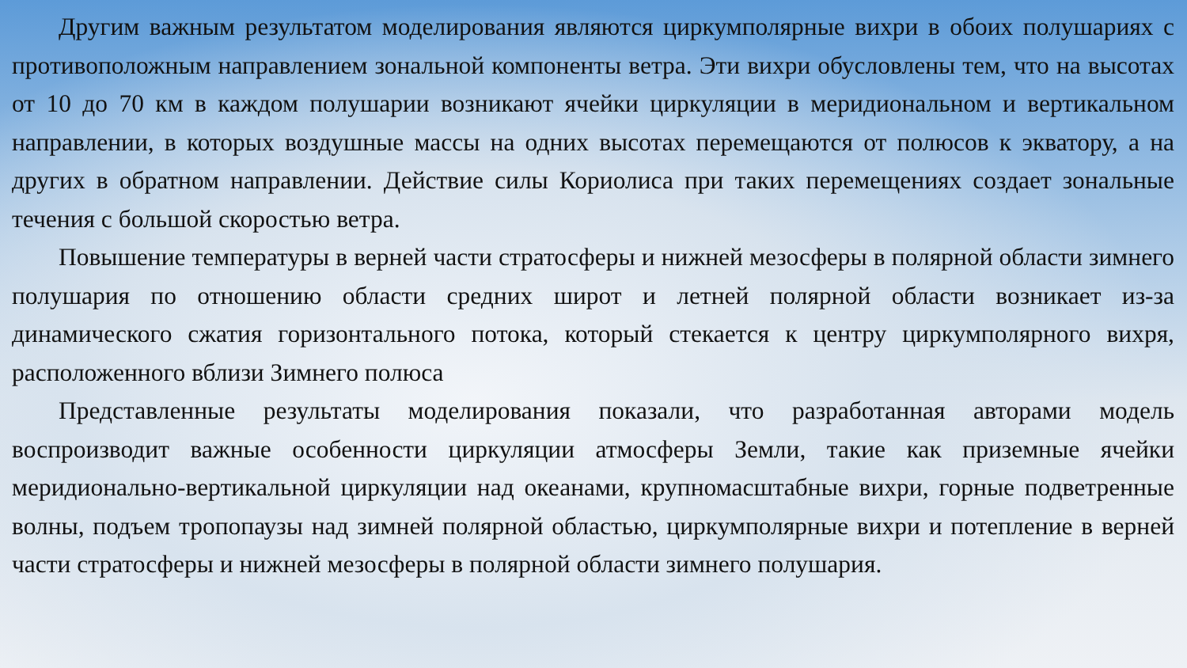Другим важным результатом моделирования являются циркумполярные вихри в обоих полушариях с противоположным направлением зональной компоненты ветра. Эти вихри обусловлены тем, что на высотах от 10 до 70 км в каждом полушарии возникают ячейки циркуляции в меридиональном и вертикальном направлении, в которых воздушные массы на одних высотах перемещаются от полюсов к экватору, а на других в обратном направлении. Действие силы Кориолиса при таких перемещениях создает зональные течения с большой скоростью ветра.
Повышение температуры в верней части стратосферы и нижней мезосферы в полярной области зимнего полушария по отношению области средних широт и летней полярной области возникает из-за динамического сжатия горизонтального потока, который стекается к центру циркумполярного вихря, расположенного вблизи Зимнего полюса
Представленные результаты моделирования показали, что разработанная авторами модель воспроизводит важные особенности циркуляции атмосферы Земли, такие как приземные ячейки меридионально-вертикальной циркуляции над океанами, крупномасштабные вихри, горные подветренные волны, подъем тропопаузы над зимней полярной областью, циркумполярные вихри и потепление в верней части стратосферы и нижней мезосферы в полярной области зимнего полушария.